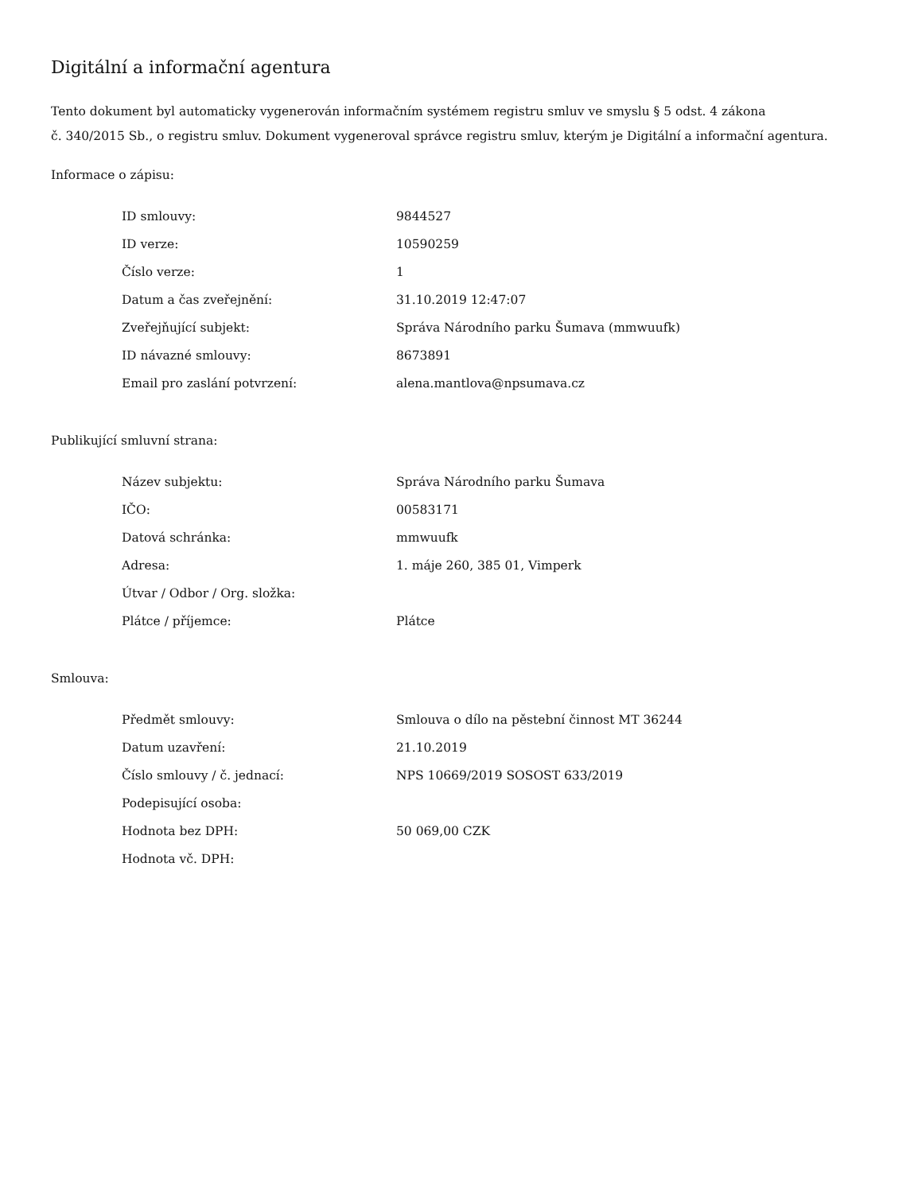Digitální a informační agentura
Tento dokument byl automaticky vygenerován informačním systémem registru smluv ve smyslu § 5 odst. 4 zákona
č. 340/2015 Sb., o registru smluv. Dokument vygeneroval správce registru smluv, kterým je Digitální a informační agentura.
Informace o zápisu:
| ID smlouvy: | 9844527 |
| ID verze: | 10590259 |
| Číslo verze: | 1 |
| Datum a čas zveřejnění: | 31.10.2019 12:47:07 |
| Zveřejňující subjekt: | Správa Národního parku Šumava (mmwuufk) |
| ID návazné smlouvy: | 8673891 |
| Email pro zaslání potvrzení: | alena.mantlova@npsumava.cz |
Publikující smluvní strana:
| Název subjektu: | Správa Národního parku Šumava |
| IČO: | 00583171 |
| Datová schránka: | mmwuufk |
| Adresa: | 1. máje 260, 385 01, Vimperk |
| Útvar / Odbor / Org. složka: | |
| Plátce / příjemce: | Plátce |
Smlouva:
| Předmět smlouvy: | Smlouva o dílo na pěstební činnost MT 36244 |
| Datum uzavření: | 21.10.2019 |
| Číslo smlouvy / č. jednací: | NPS 10669/2019 SOSOST 633/2019 |
| Podepisující osoba: | |
| Hodnota bez DPH: | 50 069,00 CZK |
| Hodnota vč. DPH: | |